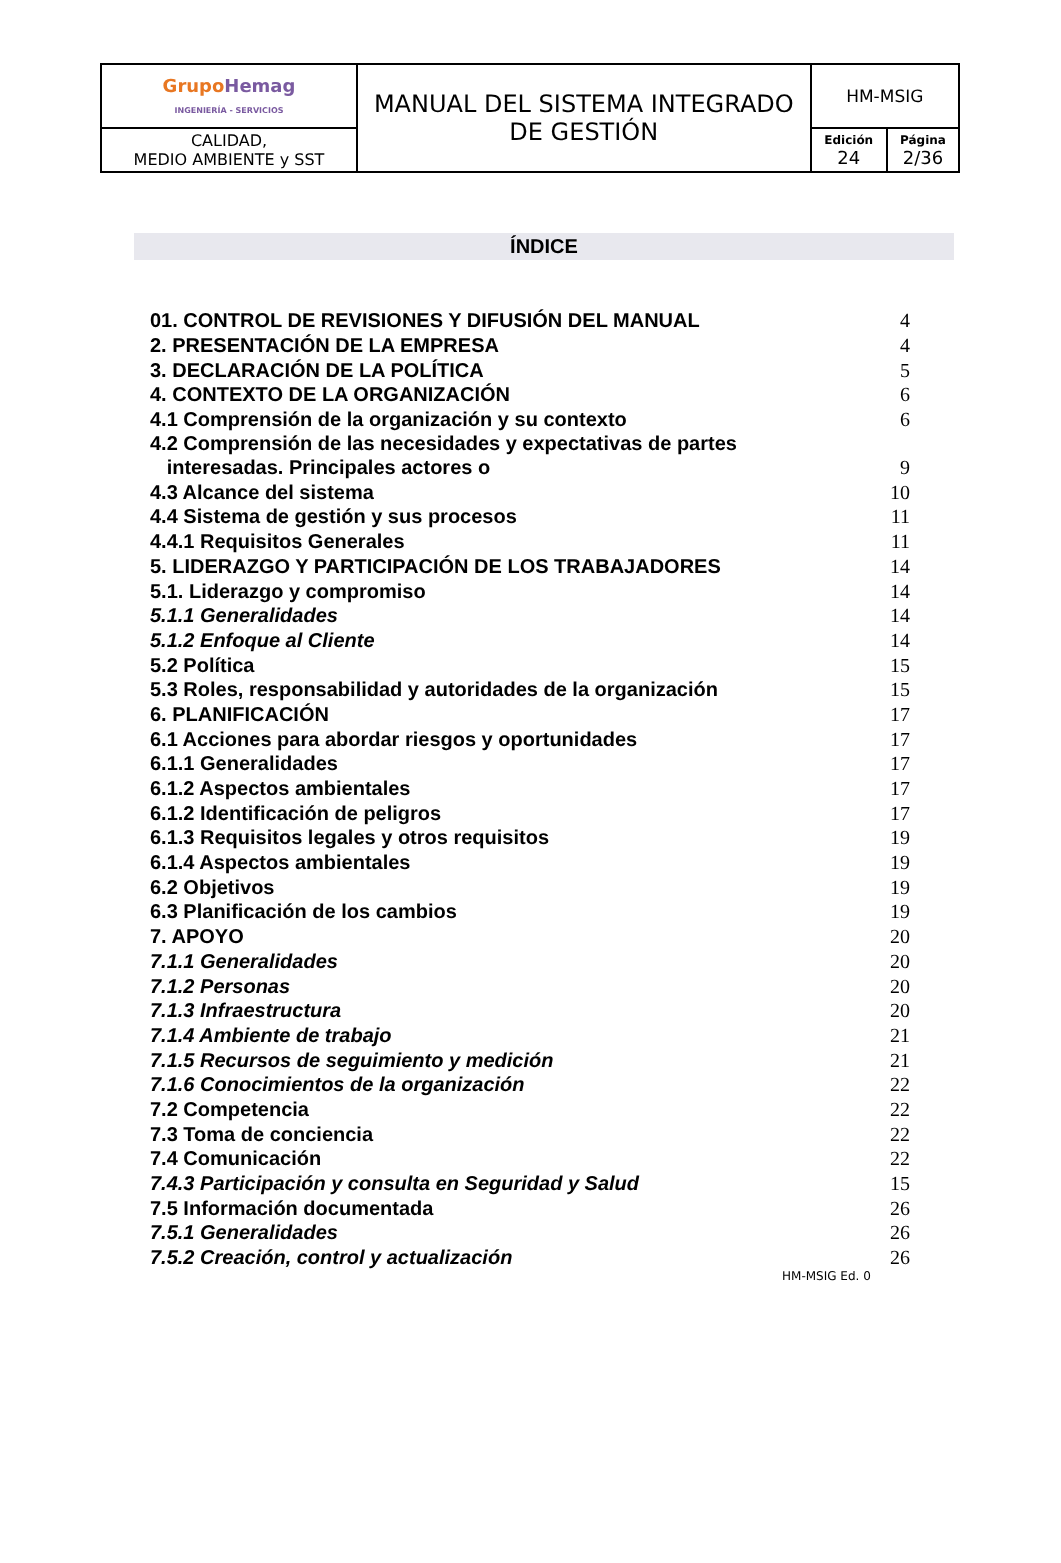| Grupo Hemag INGENIERÍA - SERVICIOS | MANUAL DEL SISTEMA INTEGRADO DE GESTIÓN | HM-MSIG | |
| CALIDAD, MEDIO AMBIENTE y SST | | Edición 24 | Página 2/36 |
ÍNDICE
| 01. CONTROL DE REVISIONES Y DIFUSIÓN DEL MANUAL | 4 |
| 2. PRESENTACIÓN DE LA EMPRESA | 4 |
| 3. DECLARACIÓN DE LA POLÍTICA | 5 |
| 4. CONTEXTO DE LA ORGANIZACIÓN | 6 |
| 4.1 Comprensión de la organización y su contexto | 6 |
| 4.2 Comprensión de las necesidades y expectativas de partes interesadas. Principales actores o | 9 |
| 4.3 Alcance del sistema | 10 |
| 4.4 Sistema de gestión y sus procesos | 11 |
| 4.4.1 Requisitos Generales | 11 |
| 5. LIDERAZGO Y PARTICIPACIÓN DE LOS TRABAJADORES | 14 |
| 5.1. Liderazgo y compromiso | 14 |
| 5.1.1 Generalidades | 14 |
| 5.1.2 Enfoque al Cliente | 14 |
| 5.2 Política | 15 |
| 5.3 Roles, responsabilidad y autoridades de la organización | 15 |
| 6. PLANIFICACIÓN | 17 |
| 6.1 Acciones para abordar riesgos y oportunidades | 17 |
| 6.1.1 Generalidades | 17 |
| 6.1.2 Aspectos ambientales | 17 |
| 6.1.2 Identificación de peligros | 17 |
| 6.1.3 Requisitos legales y otros requisitos | 19 |
| 6.1.4 Aspectos ambientales | 19 |
| 6.2 Objetivos | 19 |
| 6.3 Planificación de los cambios | 19 |
| 7. APOYO | 20 |
| 7.1.1 Generalidades | 20 |
| 7.1.2 Personas | 20 |
| 7.1.3 Infraestructura | 20 |
| 7.1.4 Ambiente de trabajo | 21 |
| 7.1.5 Recursos de seguimiento y medición | 21 |
| 7.1.6 Conocimientos de la organización | 22 |
| 7.2 Competencia | 22 |
| 7.3 Toma de conciencia | 22 |
| 7.4 Comunicación | 22 |
| 7.4.3 Participación y consulta en Seguridad y Salud | 15 |
| 7.5 Información documentada | 26 |
| 7.5.1 Generalidades | 26 |
| 7.5.2 Creación, control y actualización | 26 |
HM-MSIG Ed. 0